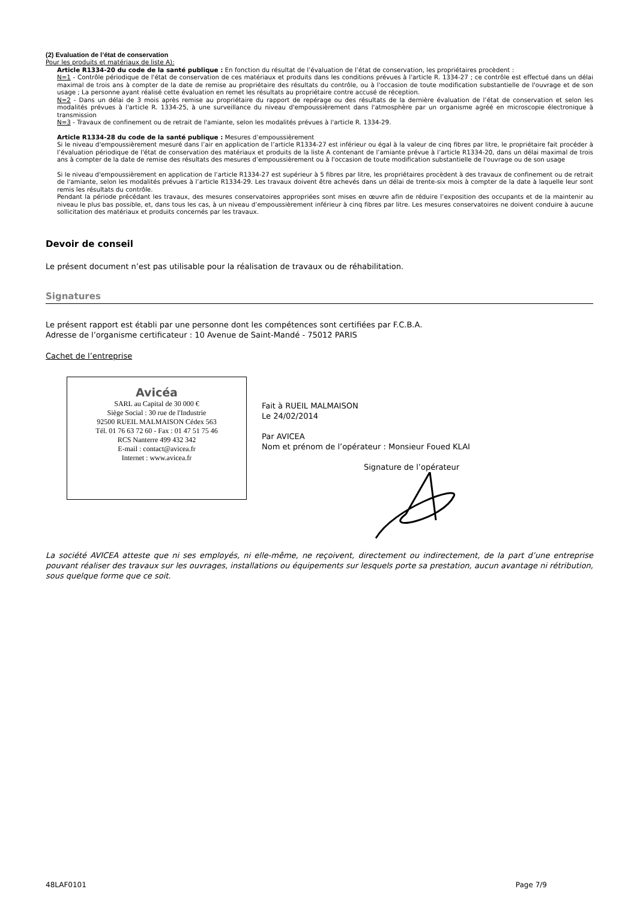(2) Evaluation de l’état de conservation
Pour les produits et matériaux de liste A):
Article R1334-20 du code de la santé publique : En fonction du résultat de l’évaluation de l’état de conservation, les propriétaires procèdent :
N=1 - Contrôle périodique de l'état de conservation de ces matériaux et produits dans les conditions prévues à l'article R. 1334-27 ; ce contrôle est effectué dans un délai maximal de trois ans à compter de la date de remise au propriétaire des résultats du contrôle, ou à l'occasion de toute modification substantielle de l'ouvrage et de son usage ; La personne ayant réalisé cette évaluation en remet les résultats au propriétaire contre accusé de réception.
N=2 - Dans un délai de 3 mois après remise au propriétaire du rapport de repérage ou des résultats de la dernière évaluation de l’état de conservation et selon les modalités prévues à l'article R. 1334-25, à une surveillance du niveau d'empoussièrement dans l'atmosphère par un organisme agréé en microscopie électronique à transmission
N=3 - Travaux de confinement ou de retrait de l'amiante, selon les modalités prévues à l'article R. 1334-29.
Article R1334-28 du code de la santé publique : Mesures d’empoussièrement
Si le niveau d'empoussièrement mesuré dans l’air en application de l’article R1334-27 est inférieur ou égal à la valeur de cinq fibres par litre, le propriétaire fait procéder à l’évaluation périodique de l'état de conservation des matériaux et produits de la liste A contenant de l’amiante prévue à l’article R1334-20, dans un délai maximal de trois ans à compter de la date de remise des résultats des mesures d’empoussièrement ou à l'occasion de toute modification substantielle de l'ouvrage ou de son usage
Si le niveau d'empoussièrement en application de l’article R1334-27 est supérieur à 5 fibres par litre, les propriétaires procèdent à des travaux de confinement ou de retrait de l'amiante, selon les modalités prévues à l’article R1334-29. Les travaux doivent être achevés dans un délai de trente-six mois à compter de la date à laquelle leur sont remis les résultats du contrôle.
Pendant la période précédant les travaux, des mesures conservatoires appropriées sont mises en œuvre afin de réduire l’exposition des occupants et de la maintenir au niveau le plus bas possible, et, dans tous les cas, à un niveau d’empoussièrement inférieur à cinq fibres par litre. Les mesures conservatoires ne doivent conduire à aucune sollicitation des matériaux et produits concernés par les travaux.
Devoir de conseil
Le présent document n’est pas utilisable pour la réalisation de travaux ou de réhabilitation.
Signatures
Le présent rapport est établi par une personne dont les compétences sont certifiées par F.C.B.A.
Adresse de l’organisme certificateur : 10 Avenue de Saint-Mandé - 75012 PARIS
Cachet de l’entreprise
Avicéa
SARL au Capital de 30 000 €
Siège Social : 30 rue de l'Industrie
92500 RUEIL MALMAISON Cédex 563
Tél. 01 76 63 72 60 - Fax : 01 47 51 75 46
RCS Nanterre 499 432 342
E-mail : contact@avicea.fr
Internet : www.avicea.fr
Fait à RUEIL MALMAISON
Le 24/02/2014
Par AVICEA
Nom et prénom de l’opérateur : Monsieur Foued KLAI
Signature de l’opérateur
La société AVICEA atteste que ni ses employés, ni elle-même, ne reçoivent, directement ou indirectement, de la part d’une entreprise pouvant réaliser des travaux sur les ouvrages, installations ou équipements sur lesquels porte sa prestation, aucun avantage ni rétribution, sous quelque forme que ce soit.
48LAF0101 Page 7/9